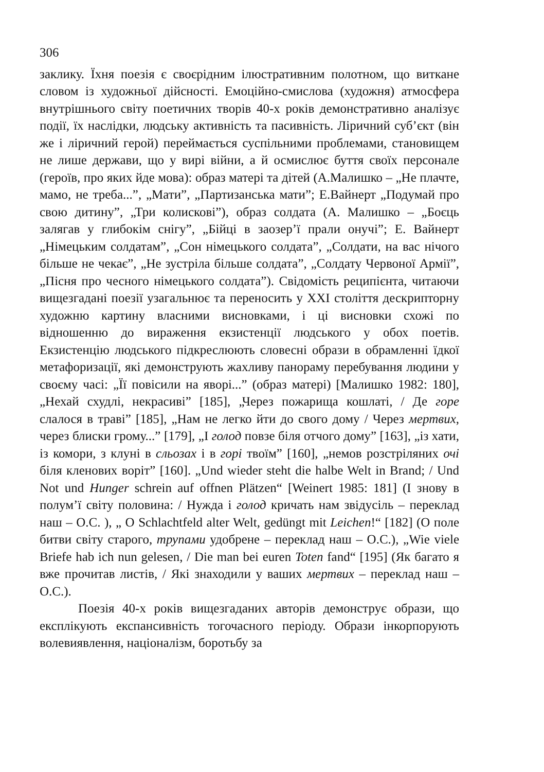306
заклику. Їхня поезія є своєрідним ілюстративним полотном, що виткане словом із художньої дійсності. Емоційно-смислова (художня) атмосфера внутрішнього світу поетичних творів 40-х років демонстративно аналізує події, їх наслідки, людську активність та пасивність. Ліричний суб’єкт (він же і ліричний герой) переймається суспільними проблемами, становищем не лише держави, що у вирі війни, а й осмислює буття своїх персонале (героїв, про яких йде мова): образ матері та дітей (А.Малишко – „Не плачте, мамо, не треба...”, „Мати”, „Партизанська мати”; Е.Вайнерт „Подумай про свою дитину”, „Три колискові”), образ солдата (А. Малишко – „Боєць залягав у глибокім снігу”, „Бійці в заозер’ї прали онучі”; Е. Вайнерт „Німецьким солдатам”, „Сон німецького солдата”, „Солдати, на вас нічого більше не чекає”, „Не зустріла більше солдата”, „Солдату Червоної Армії”, „Пісня про чесного німецького солдата”). Свідомість реципієнта, читаючи вищезгадані поезії узагальнює та переносить у ХХІ століття дескрипторну художню картину власними висновками, і ці висновки схожі по відношенню до вираження екзистенції людського у обох поетів. Екзистенцію людського підкреслюють словесні образи в обрамленні їдкої метафоризації, які демонструють жахливу панораму перебування людини у своєму часі: „Її повісили на яворі...” (образ матері) [Малишко 1982: 180], „Нехай схудлі, некрасиві” [185], „Через пожарища кошлаті, / Де горе слалося в траві” [185], „Нам не легко йти до свого дому / Через мертвих, через блиски грому...” [179], „І голод повзе біля отчого дому” [163], „із хати, із комори, з клуні в сльозах і в горі твоїм” [160], „немов розстріляних очі біля кленових воріт” [160]. „Und wieder steht die halbe Welt in Brand; / Und Not und Hunger schrein auf offnen Plätzen“ [Weinert 1985: 181] (І знову в полум’ї світу половина: / Нужда і голод кричать нам звідусіль – переклад наш – О.С. ), „ O Schlachtfeld alter Welt, gedüngt mit Leichen!“ [182] (О поле битви світу старого, трупами удобрене – переклад наш – О.С.), „Wie viele Briefe hab ich nun gelesen, / Die man bei euren Toten fand“ [195] (Як багато я вже прочитав листів, / Які знаходили у ваших мертвих – переклад наш – О.С.).
Поезія 40-х років вищезгаданих авторів демонструє образи, що експлікують експансивність тогочасного періоду. Образи інкорпорують волевиявлення, націоналізм, боротьбу за